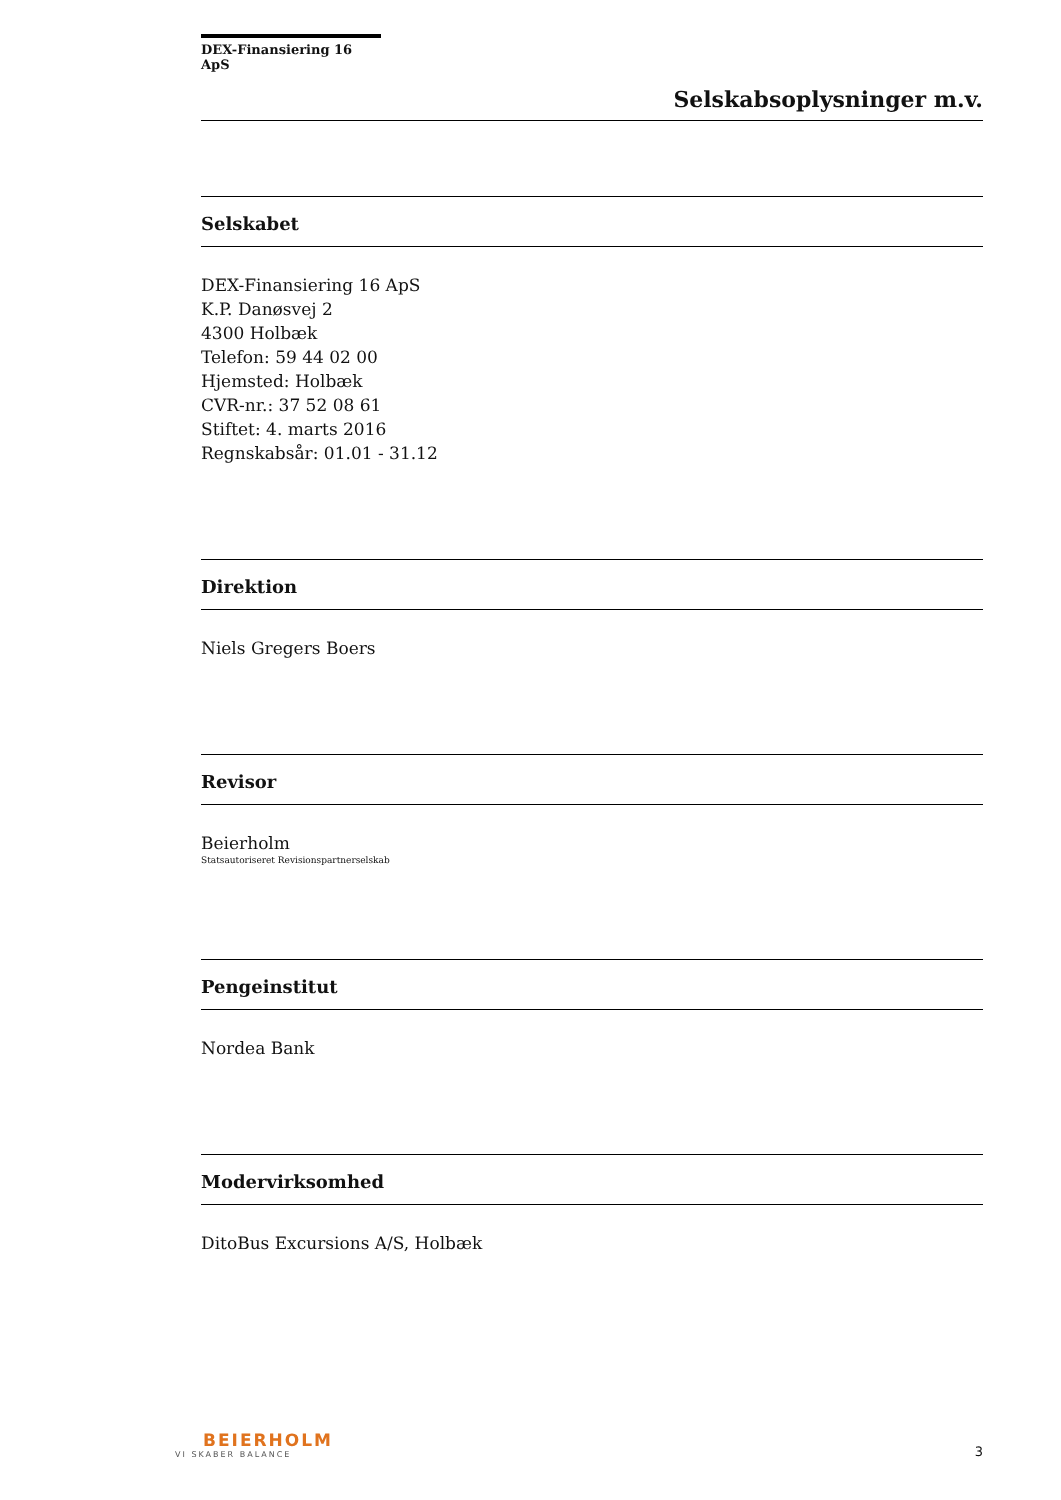DEX-Finansiering 16 ApS
Selskabsoplysninger m.v.
Selskabet
DEX-Finansiering 16 ApS
K.P. Danøsvej 2
4300 Holbæk
Telefon: 59 44 02 00
Hjemsted: Holbæk
CVR-nr.: 37 52 08 61
Stiftet: 4. marts 2016
Regnskabsår: 01.01 - 31.12
Direktion
Niels Gregers Boers
Revisor
Beierholm
Statsautoriseret Revisionspartnerselskab
Pengeinstitut
Nordea Bank
Modervirksomhed
DitoBus Excursions A/S, Holbæk
BEIERHOLM
VI SKABER BALANCE
3